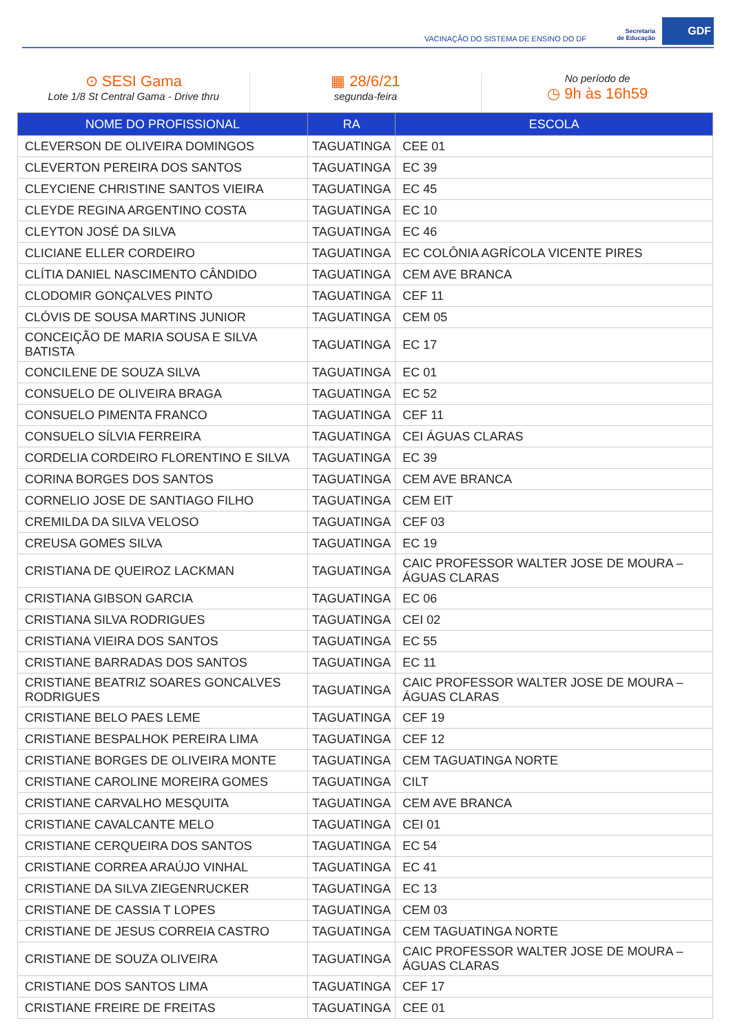VACINAÇÃO DO SISTEMA DE ENSINO DO DF
Secretaria
de Educação
GDF
⊙ SESI Gama
Lote 1/8 St Central Gama - Drive thru
▦ 28/6/21
segunda-feira
No período de
◷ 9h às 16h59
| NOME DO PROFISSIONAL | RA | ESCOLA |
| --- | --- | --- |
| CLEVERSON DE OLIVEIRA DOMINGOS | TAGUATINGA | CEE 01 |
| CLEVERTON PEREIRA DOS SANTOS | TAGUATINGA | EC 39 |
| CLEYCIENE CHRISTINE SANTOS VIEIRA | TAGUATINGA | EC 45 |
| CLEYDE REGINA ARGENTINO COSTA | TAGUATINGA | EC 10 |
| CLEYTON JOSÉ DA SILVA | TAGUATINGA | EC 46 |
| CLICIANE ELLER CORDEIRO | TAGUATINGA | EC COLÔNIA AGRÍCOLA VICENTE PIRES |
| CLÍTIA DANIEL NASCIMENTO CÂNDIDO | TAGUATINGA | CEM AVE BRANCA |
| CLODOMIR GONÇALVES PINTO | TAGUATINGA | CEF 11 |
| CLÓVIS DE SOUSA MARTINS JUNIOR | TAGUATINGA | CEM 05 |
| CONCEIÇÃO DE MARIA SOUSA E SILVA BATISTA | TAGUATINGA | EC 17 |
| CONCILENE DE SOUZA SILVA | TAGUATINGA | EC 01 |
| CONSUELO DE OLIVEIRA BRAGA | TAGUATINGA | EC 52 |
| CONSUELO PIMENTA FRANCO | TAGUATINGA | CEF 11 |
| CONSUELO SÍLVIA FERREIRA | TAGUATINGA | CEI ÁGUAS CLARAS |
| CORDELIA CORDEIRO FLORENTINO E SILVA | TAGUATINGA | EC 39 |
| CORINA BORGES DOS SANTOS | TAGUATINGA | CEM AVE BRANCA |
| CORNELIO JOSE DE SANTIAGO FILHO | TAGUATINGA | CEM EIT |
| CREMILDA DA SILVA VELOSO | TAGUATINGA | CEF 03 |
| CREUSA GOMES SILVA | TAGUATINGA | EC 19 |
| CRISTIANA DE QUEIROZ LACKMAN | TAGUATINGA | CAIC PROFESSOR WALTER JOSE DE MOURA – ÁGUAS CLARAS |
| CRISTIANA GIBSON GARCIA | TAGUATINGA | EC 06 |
| CRISTIANA SILVA RODRIGUES | TAGUATINGA | CEI 02 |
| CRISTIANA VIEIRA DOS SANTOS | TAGUATINGA | EC 55 |
| CRISTIANE BARRADAS DOS SANTOS | TAGUATINGA | EC 11 |
| CRISTIANE BEATRIZ SOARES GONCALVES RODRIGUES | TAGUATINGA | CAIC PROFESSOR WALTER JOSE DE MOURA – ÁGUAS CLARAS |
| CRISTIANE BELO PAES LEME | TAGUATINGA | CEF 19 |
| CRISTIANE BESPALHOK PEREIRA LIMA | TAGUATINGA | CEF 12 |
| CRISTIANE BORGES DE OLIVEIRA MONTE | TAGUATINGA | CEM TAGUATINGA NORTE |
| CRISTIANE CAROLINE MOREIRA GOMES | TAGUATINGA | CILT |
| CRISTIANE CARVALHO MESQUITA | TAGUATINGA | CEM AVE BRANCA |
| CRISTIANE CAVALCANTE MELO | TAGUATINGA | CEI 01 |
| CRISTIANE CERQUEIRA DOS SANTOS | TAGUATINGA | EC 54 |
| CRISTIANE CORREA ARAÚJO VINHAL | TAGUATINGA | EC 41 |
| CRISTIANE DA SILVA ZIEGENRUCKER | TAGUATINGA | EC 13 |
| CRISTIANE DE CASSIA T LOPES | TAGUATINGA | CEM 03 |
| CRISTIANE DE JESUS CORREIA CASTRO | TAGUATINGA | CEM TAGUATINGA NORTE |
| CRISTIANE DE SOUZA OLIVEIRA | TAGUATINGA | CAIC PROFESSOR WALTER JOSE DE MOURA – ÁGUAS CLARAS |
| CRISTIANE DOS SANTOS LIMA | TAGUATINGA | CEF 17 |
| CRISTIANE FREIRE DE FREITAS | TAGUATINGA | CEE 01 |